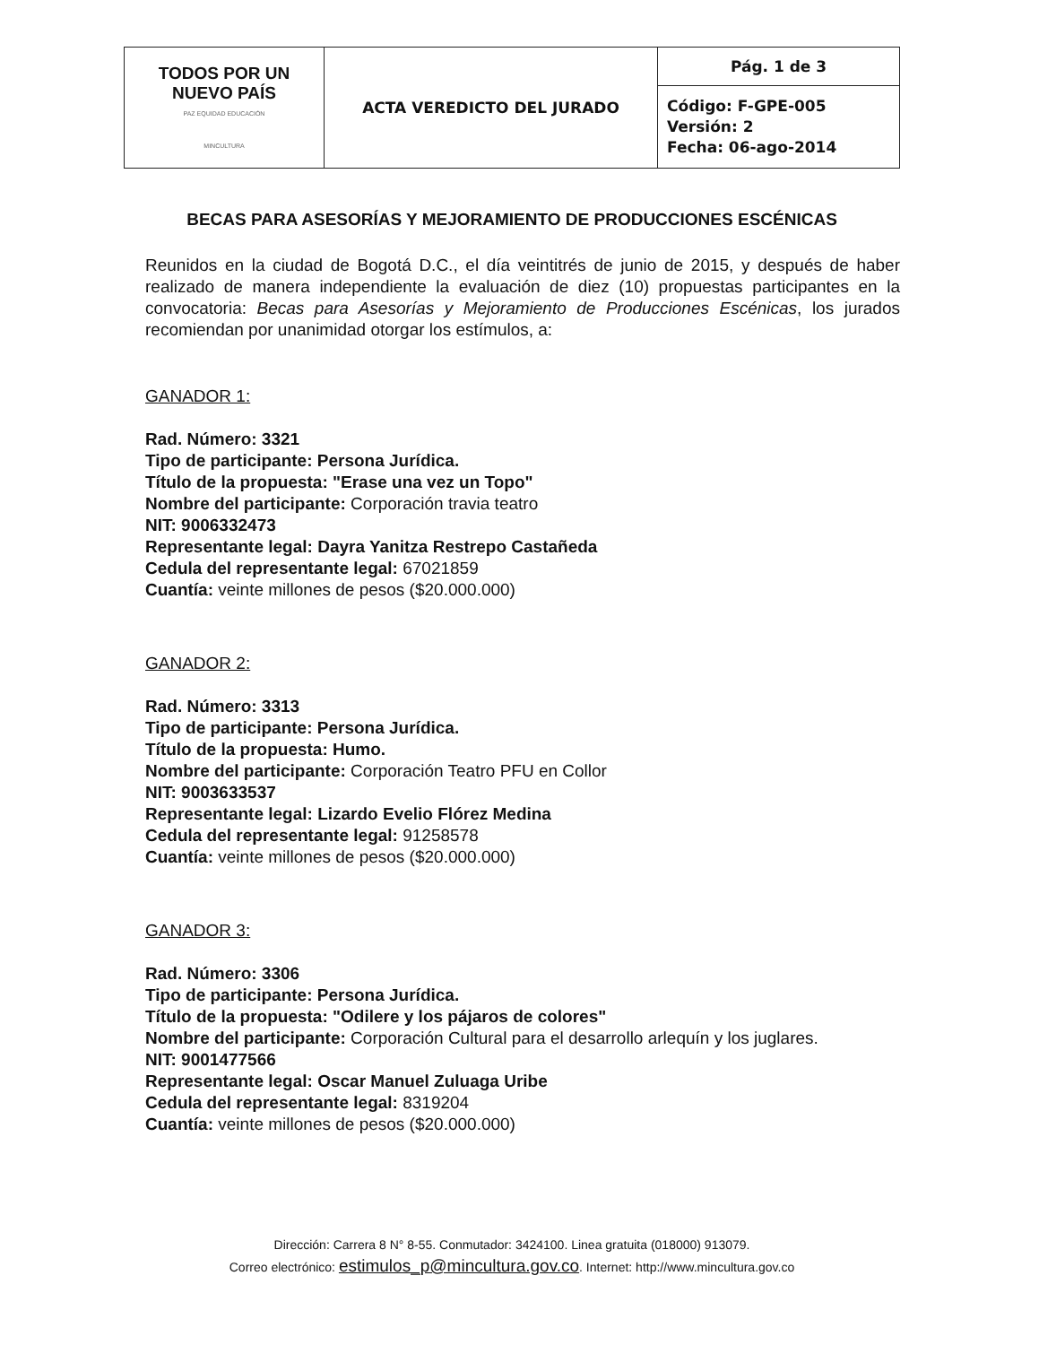| TODOS POR UN NUEVO PAÍS PAZ EQUIDAD EDUCACIÓN MINCULTURA | ACTA VEREDICTO DEL JURADO | Pág. 1 de 3 |
| | | Código: F-GPE-005 Versión: 2 Fecha: 06-ago-2014 |
BECAS PARA ASESORÍAS Y MEJORAMIENTO DE PRODUCCIONES ESCÉNICAS
Reunidos en la ciudad de Bogotá D.C., el día veintitrés de junio de 2015, y después de haber realizado de manera independiente la evaluación de diez (10) propuestas participantes en la convocatoria: Becas para Asesorías y Mejoramiento de Producciones Escénicas, los jurados recomiendan por unanimidad otorgar los estímulos, a:
GANADOR 1:
Rad. Número: 3321
Tipo de participante: Persona Jurídica.
Título de la propuesta: "Erase una vez un Topo"
Nombre del participante: Corporación travia teatro
NIT: 9006332473
Representante legal: Dayra Yanitza Restrepo Castañeda
Cedula del representante legal: 67021859
Cuantía: veinte millones de pesos ($20.000.000)
GANADOR 2:
Rad. Número: 3313
Tipo de participante: Persona Jurídica.
Título de la propuesta: Humo.
Nombre del participante: Corporación Teatro PFU en Collor
NIT: 9003633537
Representante legal: Lizardo Evelio Flórez Medina
Cedula del representante legal: 91258578
Cuantía: veinte millones de pesos ($20.000.000)
GANADOR 3:
Rad. Número: 3306
Tipo de participante: Persona Jurídica.
Título de la propuesta: "Odilere y los pájaros de colores"
Nombre del participante: Corporación Cultural para el desarrollo arlequín y los juglares.
NIT: 9001477566
Representante legal: Oscar Manuel Zuluaga Uribe
Cedula del representante legal: 8319204
Cuantía: veinte millones de pesos ($20.000.000)
Dirección: Carrera 8 N° 8-55. Conmutador: 3424100. Linea gratuita (018000) 913079.
Correo electrónico: estimulos_p@mincultura.gov.co. Internet: http://www.mincultura.gov.co